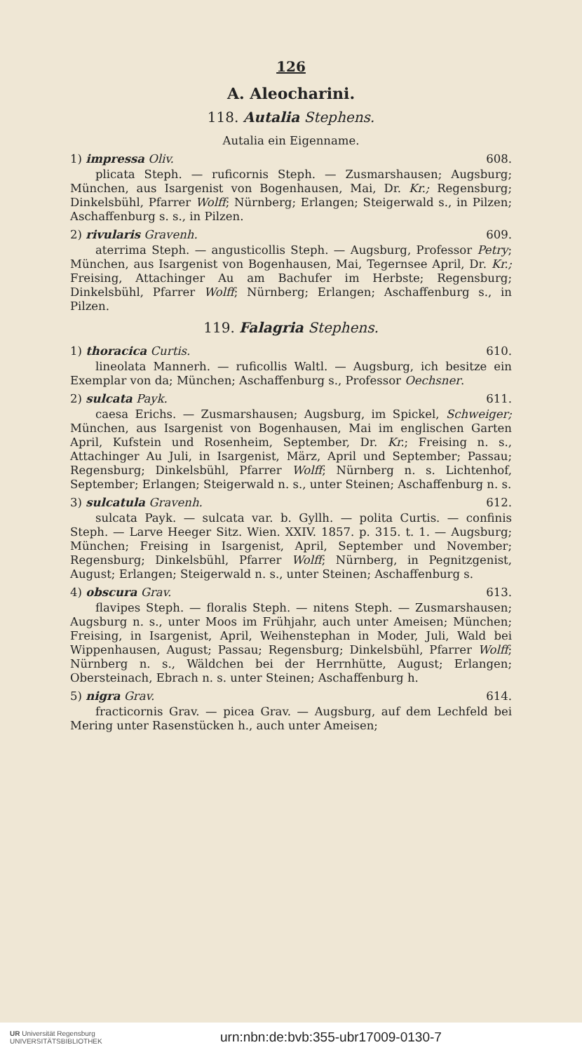126
A. Aleocharini.
118. Autalia Stephens.
Autalia ein Eigenname.
1) impressa Oliv. 608.
plicata Steph. — ruficornis Steph. — Zusmarshausen; Augsburg; München, aus Isargenist von Bogenhausen, Mai, Dr. Kr.; Regensburg; Dinkelsbühl, Pfarrer Wolff; Nürnberg; Erlangen; Steigerwald s., in Pilzen; Aschaffenburg s. s., in Pilzen.
2) rivularis Gravenh. 609.
aterrima Steph. — angusticollis Steph. — Augsburg, Professor Petry; München, aus Isargenist von Bogenhausen, Mai, Tegernsee April, Dr. Kr.; Freising, Attachinger Au am Bachufer im Herbste; Regensburg; Dinkelsbühl, Pfarrer Wolff; Nürnberg; Erlangen; Aschaffenburg s., in Pilzen.
119. Falagria Stephens.
1) thoracica Curtis. 610.
lineolata Mannerh. — ruficollis Waltl. — Augsburg, ich besitze ein Exemplar von da; München; Aschaffenburg s., Professor Oechsner.
2) sulcata Payk. 611.
caesa Erichs. — Zusmarshausen; Augsburg, im Spickel, Schweiger; München, aus Isargenist von Bogenhausen, Mai im englischen Garten April, Kufstein und Rosenheim, September, Dr. Kr.; Freising n. s., Attachinger Au Juli, in Isargenist, März, April und September; Passau; Regensburg; Dinkelsbühl, Pfarrer Wolff; Nürnberg n. s. Lichtenhof, September; Erlangen; Steigerwald n. s., unter Steinen; Aschaffenburg n. s.
3) sulcatula Gravenh. 612.
sulcata Payk. — sulcata var. b. Gyllh. — polita Curtis. — confinis Steph. — Larve Heeger Sitz. Wien. XXIV. 1857. p. 315. t. 1. — Augsburg; München; Freising in Isargenist, April, September und November; Regensburg; Dinkelsbühl, Pfarrer Wolff; Nürnberg, in Pegnitzgenist, August; Erlangen; Steigerwald n. s., unter Steinen; Aschaffenburg s.
4) obscura Grav. 613.
flavipes Steph. — floralis Steph. — nitens Steph. — Zusmarshausen; Augsburg n. s., unter Moos im Frühjahr, auch unter Ameisen; München; Freising, in Isargenist, April, Weihenstephan in Moder, Juli, Wald bei Wippenhausen, August; Passau; Regensburg; Dinkelsbühl, Pfarrer Wolff; Nürnberg n. s., Wäldchen bei der Herrnhütte, August; Erlangen; Obersteinach, Ebrach n. s. unter Steinen; Aschaffenburg h.
5) nigra Grav. 614.
fracticornis Grav. — picea Grav. — Augsburg, auf dem Lechfeld bei Mering unter Rasenstücken h., auch unter Ameisen;
UR Universität Regensburg
UNIVERSITÄTSBIBLIOTHEK
urn:nbn:de:bvb:355-ubr17009-0130-7